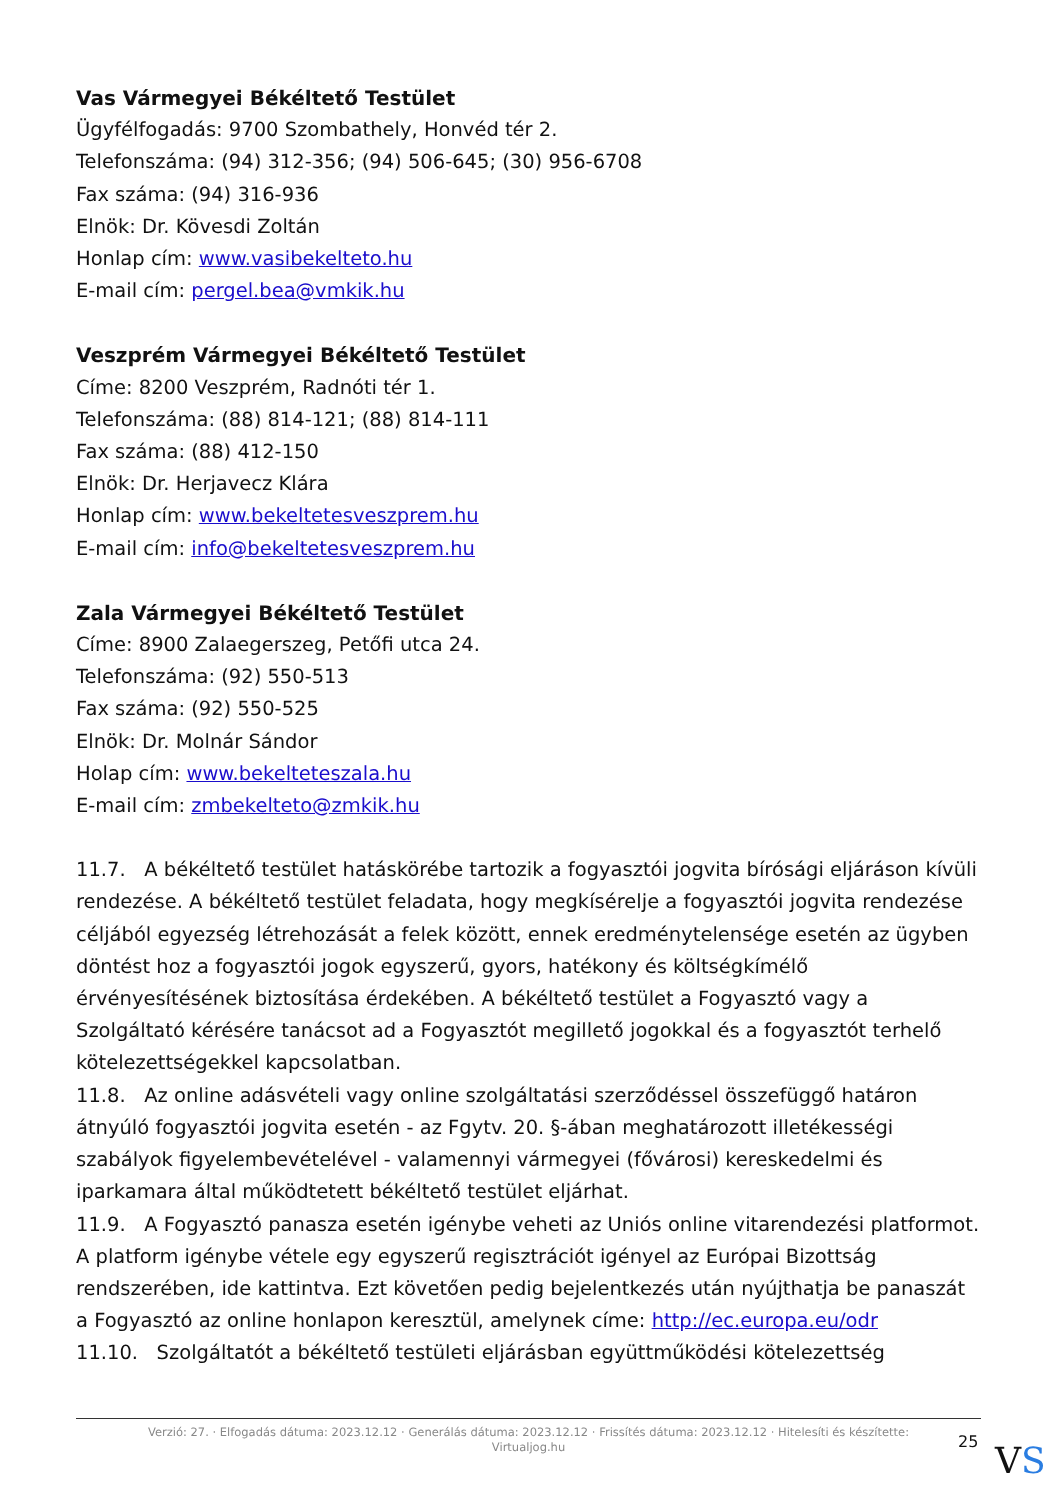Vas Vármegyei Békéltető Testület
Ügyfélfogadás: 9700 Szombathely, Honvéd tér 2.
Telefonszáma: (94) 312-356; (94) 506-645; (30) 956-6708
Fax száma: (94) 316-936
Elnök: Dr. Kövesdi Zoltán
Honlap cím: www.vasibekelteto.hu
E-mail cím: pergel.bea@vmkik.hu
Veszprém Vármegyei Békéltető Testület
Címe: 8200 Veszprém, Radnóti tér 1.
Telefonszáma: (88) 814-121; (88) 814-111
Fax száma: (88) 412-150
Elnök: Dr. Herjavecz Klára
Honlap cím: www.bekeltetesveszprem.hu
E-mail cím: info@bekeltetesveszprem.hu
Zala Vármegyei Békéltető Testület
Címe: 8900 Zalaegerszeg, Petőfi utca 24.
Telefonszáma: (92) 550-513
Fax száma: (92) 550-525
Elnök: Dr. Molnár Sándor
Holap cím: www.bekelteteszala.hu
E-mail cím: zmbekelteto@zmkik.hu
11.7. A békéltető testület hatáskörébe tartozik a fogyasztói jogvita bírósági eljáráson kívüli rendezése. A békéltető testület feladata, hogy megkísérelje a fogyasztói jogvita rendezése céljából egyezség létrehozását a felek között, ennek eredménytelensége esetén az ügyben döntést hoz a fogyasztói jogok egyszerű, gyors, hatékony és költségkímélő érvényesítésének biztosítása érdekében. A békéltető testület a Fogyasztó vagy a Szolgáltató kérésére tanácsot ad a Fogyasztót megillető jogokkal és a fogyasztót terhelő kötelezettségekkel kapcsolatban.
11.8. Az online adásvételi vagy online szolgáltatási szerződéssel összefüggő határon átnyúló fogyasztói jogvita esetén - az Fgytv. 20. §-ában meghatározott illetékességi szabályok figyelembevételével - valamennyi vármegyei (fővárosi) kereskedelmi és iparkamara által működtetett békéltető testület eljárhat.
11.9. A Fogyasztó panasza esetén igénybe veheti az Uniós online vitarendezési platformot. A platform igénybe vétele egy egyszerű regisztrációt igényel az Európai Bizottság rendszerében, ide kattintva. Ezt követően pedig bejelentkezés után nyújthatja be panaszát a Fogyasztó az online honlapon keresztül, amelynek címe: http://ec.europa.eu/odr
11.10. Szolgáltatót a békéltető testületi eljárásban együttműködési kötelezettség
Verzió: 27. · Elfogadás dátuma: 2023.12.12 · Generálás dátuma: 2023.12.12 · Frissítés dátuma: 2023.12.12 · Hitelesíti és készítette:
Virtualjog.hu
25 VS